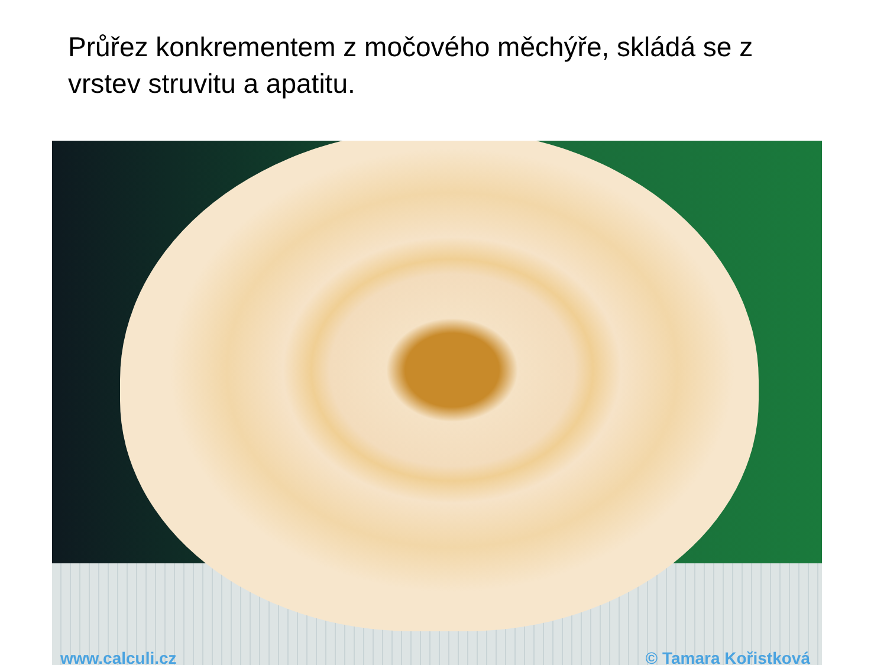Průřez konkrementem z močového měchýře, skládá se z vrstev struvitu a apatitu.
www.calculi.cz © Tamara Kořistková